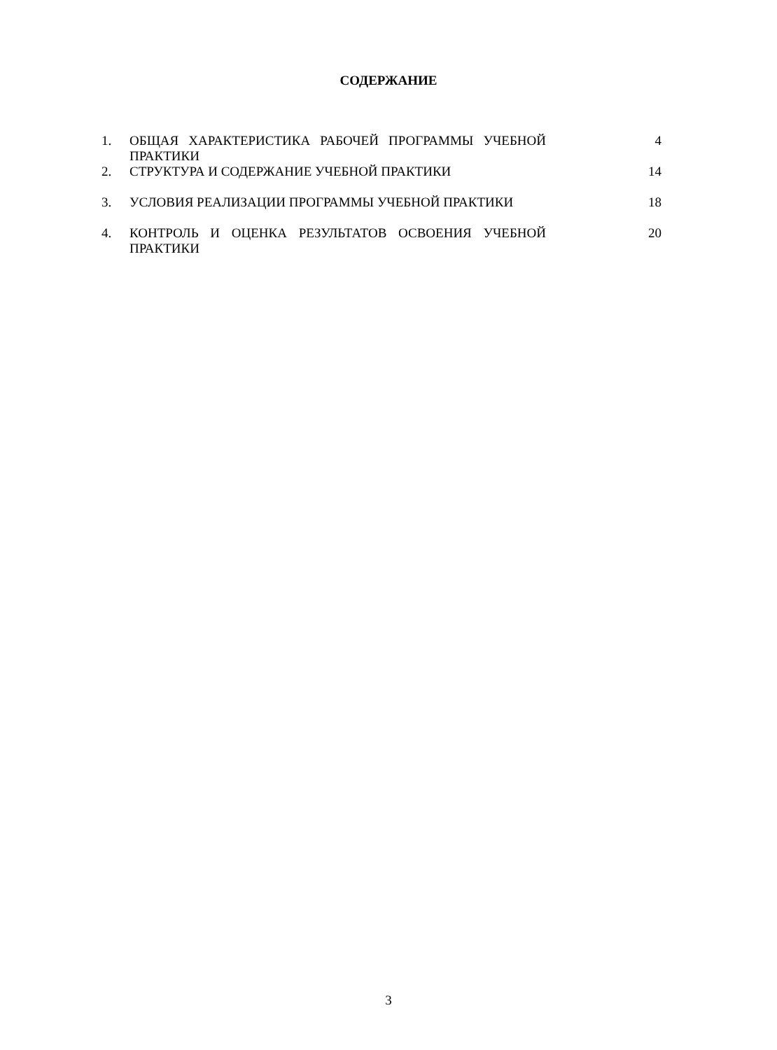СОДЕРЖАНИЕ
1. ОБЩАЯ ХАРАКТЕРИСТИКА РАБОЧЕЙ ПРОГРАММЫ УЧЕБНОЙ 4
ПРАКТИКИ
2. СТРУКТУРА И СОДЕРЖАНИЕ УЧЕБНОЙ ПРАКТИКИ 14
3. УСЛОВИЯ РЕАЛИЗАЦИИ ПРОГРАММЫ УЧЕБНОЙ ПРАКТИКИ 18
4. КОНТРОЛЬ И ОЦЕНКА РЕЗУЛЬТАТОВ ОСВОЕНИЯ УЧЕБНОЙ 20
ПРАКТИКИ
3